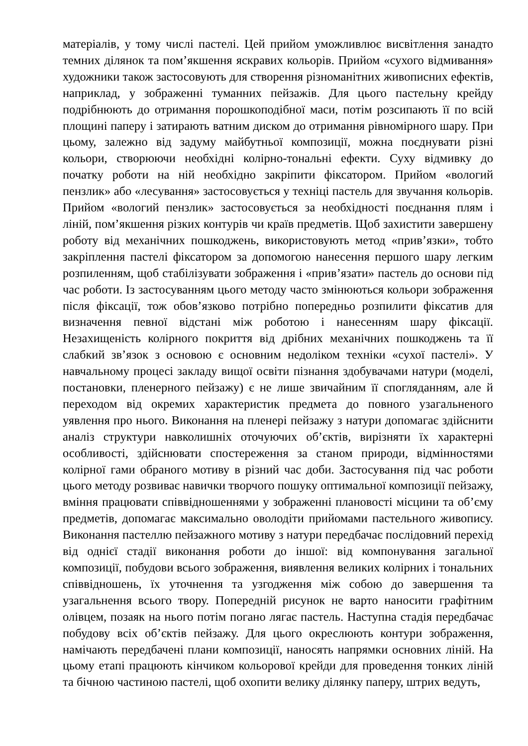матеріалів, у тому числі пастелі. Цей прийом уможливлює висвітлення занадто темних ділянок та пом’якшення яскравих кольорів. Прийом «сухого відмивання» художники також застосовують для створення різноманітних живописних ефектів, наприклад, у зображенні туманних пейзажів. Для цього пастельну крейду подрібнюють до отримання порошкоподібної маси, потім розсипають її по всій площині паперу і затирають ватним диском до отримання рівномірного шару. При цьому, залежно від задуму майбутньої композиції, можна поєднувати різні кольори, створюючи необхідні колірно-тональні ефекти. Суху відмивку до початку роботи на ній необхідно закріпити фіксатором. Прийом «вологий пензлик» або «лесування» застосовується у техніці пастель для звучання кольорів. Прийом «вологий пензлик» застосовується за необхідності поєднання плям і ліній, пом’якшення різких контурів чи країв предметів. Щоб захистити завершену роботу від механічних пошкоджень, використовують метод «прив’язки», тобто закріплення пастелі фіксатором за допомогою нанесення першого шару легким розпиленням, щоб стабілізувати зображення і «прив’язати» пастель до основи під час роботи. Із застосуванням цього методу часто змінюються кольори зображення після фіксації, тож обов’язково потрібно попередньо розпилити фіксатив для визначення певної відстані між роботою і нанесенням шару фіксації. Незахищеність колірного покриття від дрібних механічних пошкоджень та її слабкий зв’язок з основою є основним недоліком техніки «сухої пастелі». У навчальному процесі закладу вищої освіти пізнання здобувачами натури (моделі, постановки, пленерного пейзажу) є не лише звичайним її спогляданням, але й переходом від окремих характеристик предмета до повного узагальненого уявлення про нього. Виконання на пленері пейзажу з натури допомагає здійснити аналіз структури навколишніх оточуючих об’єктів, вирізняти їх характерні особливості, здійснювати спостереження за станом природи, відмінностями колірної гами обраного мотиву в різний час доби. Застосування під час роботи цього методу розвиває навички творчого пошуку оптимальної композиції пейзажу, вміння працювати співвідношеннями у зображенні плановості місцини та об’єму предметів, допомагає максимально оволодіти прийомами пастельного живопису. Виконання пастеллю пейзажного мотиву з натури передбачає послідовний перехід від однієї стадії виконання роботи до іншої: від компонування загальної композиції, побудови всього зображення, виявлення великих колірних і тональних співвідношень, їх уточнення та узгодження між собою до завершення та узагальнення всього твору. Попередній рисунок не варто наносити графітним олівцем, позаяк на нього потім погано лягає пастель. Наступна стадія передбачає побудову всіх об’єктів пейзажу. Для цього окреслюють контури зображення, намічають передбачені плани композиції, наносять напрямки основних ліній. На цьому етапі працюють кінчиком кольорової крейди для проведення тонких ліній та бічною частиною пастелі, щоб охопити велику ділянку паперу, штрих ведуть,